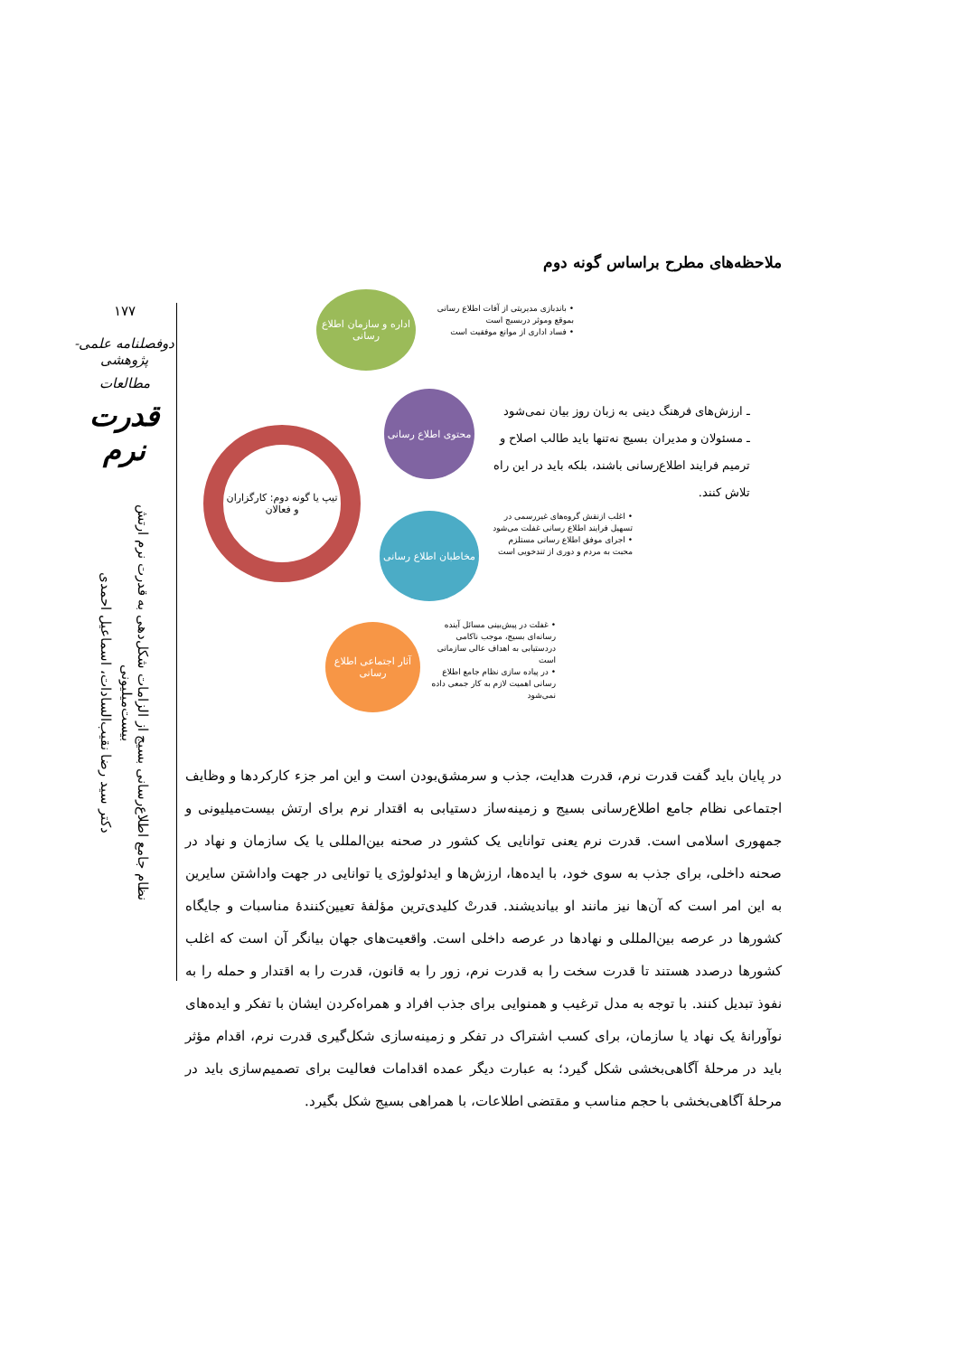۱۷۷
دوفصلنامه علمی-پژوهشی
مطالعات
قدرت نرم
نظام جامع اطلاع‌رسانی بسیج از الزامات شکل‌دهی به قدرت نرم ارتش بیست‌میلیونی
دکتر سید رضا نقیب‌السادات، اسماعیل احمدی
ملاحظه‌های مطرح براساس گونه دوم
تیپ یا گونه دوم: کارگزاران و فعالان
اداره و سازمان اطلاع رسانی
محتوی اطلاع رسانی
مخاطبان اطلاع رسانی
آثار اجتماعی اطلاع رسانی
• باندبازی مدیریتی از آفات اطلاع رسانی بموقع وموثر دربسیج است
• فساد اداری از موانع موفقیت است
ـ ارزش‌های فرهنگ دینی به زبان روز بیان نمی‌شود
ـ مسئولان و مدیران بسیج نه‌تنها باید طالب اصلاح و ترمیم فرایند اطلاع‌رسانی باشند، بلکه باید در این راه تلاش کنند.
• اغلب ازنقش گروه‌های غیررسمی در تسهیل فرایند اطلاع رسانی غفلت می‌شود
• اجرای موفق اطلاع رسانی مستلزم محبت به مردم و دوری از تندخویی است
• غفلت در پیش‌بینی مسائل آینده رسانه‌ای بسیج، موجب ناکامی دردستیابی به اهداف عالی سازمانی است
• در پیاده سازی نظام جامع اطلاع رسانی اهمیت لازم به کار جمعی داده نمی‌شود
در پایان باید گفت قدرت نرم، قدرت هدایت، جذب و سرمشق‌بودن است و این امر جزء کارکردها و وظایف اجتماعی نظام جامع اطلاع‌رسانی بسیج و زمینه‌ساز دستیابی به اقتدار نرم برای ارتش بیست‌میلیونی و جمهوری اسلامی است. قدرت نرم یعنی توانایی یک کشور در صحنه بین‌المللی یا یک سازمان و نهاد در صحنه داخلی، برای جذب به سوی خود، با ایده‌ها، ارزش‌ها و ایدئولوژی یا توانایی در جهت واداشتن سایرین به این امر است که آن‌ها نیز مانند او بیاندیشند. قدرتْ کلیدی‌ترین مؤلفهٔ تعیین‌کنندهٔ مناسبات و جایگاه کشورها در عرصه بین‌المللی و نهادها در عرصه داخلی است. واقعیت‌های جهان بیانگر آن است که اغلب کشورها درصدد هستند تا قدرت سخت را به قدرت نرم، زور را به قانون، قدرت را به اقتدار و حمله را به نفوذ تبدیل کنند. با توجه به مدل ترغیب و همنوایی برای جذب افراد و همراه‌کردن ایشان با تفکر و ایده‌های نوآورانهٔ یک نهاد یا سازمان، برای کسب اشتراک در تفکر و زمینه‌سازی شکل‌گیری قدرت نرم، اقدام مؤثر باید در مرحلهٔ آگاهی‌بخشی شکل گیرد؛ به عبارت دیگر عمده اقدامات فعالیت برای تصمیم‌سازی باید در مرحلهٔ آگاهی‌بخشی با حجم مناسب و مقتضی اطلاعات، با همراهی بسیج شکل بگیرد.